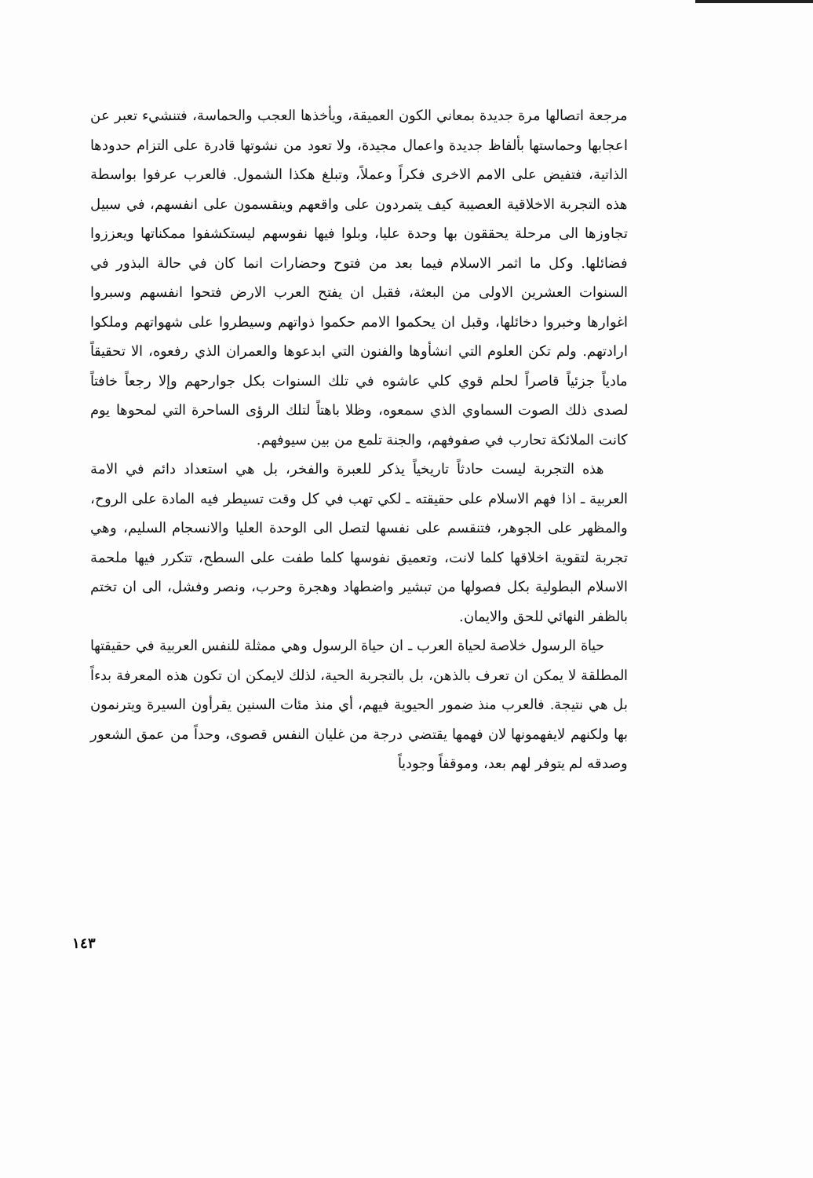مرجعة اتصالها مرة جديدة بمعاني الكون العميقة، ويأخذها العجب والحماسة، فتنشيء تعبر عن اعجابها وحماستها بألفاظ جديدة واعمال مجيدة، ولا تعود من نشوتها قادرة على التزام حدودها الذاتية، فتفيض على الامم الاخرى فكراً وعملاً، وتبلغ هكذا الشمول. فالعرب عرفوا بواسطة هذه التجربة الاخلاقية العصيبة كيف يتمردون على واقعهم وينقسمون على انفسهم، في سبيل تجاوزها الى مرحلة يحققون بها وحدة عليا، وبلوا فيها نفوسهم ليستكشفوا ممكناتها ويعززوا فضائلها. وكل ما اثمر الاسلام فيما بعد من فتوح وحضارات انما كان في حالة البذور في السنوات العشرين الاولى من البعثة، فقبل ان يفتح العرب الارض فتحوا انفسهم وسبروا اغوارها وخبروا دخائلها، وقبل ان يحكموا الامم حكموا ذواتهم وسيطروا على شهواتهم وملكوا ارادتهم. ولم تكن العلوم التي انشأوها والفنون التي ابدعوها والعمران الذي رفعوه، الا تحقيقاً مادياً جزئياً قاصراً لحلم قوي كلي عاشوه في تلك السنوات بكل جوارحهم وإلا رجعاً خافتاً لصدى ذلك الصوت السماوي الذي سمعوه، وظلا باهتاً لتلك الرؤى الساحرة التي لمحوها يوم كانت الملائكة تحارب في صفوفهم، والجنة تلمع من بين سيوفهم.
هذه التجربة ليست حادثاً تاريخياً يذكر للعبرة والفخر، بل هي استعداد دائم في الامة العربية ـ اذا فهم الاسلام على حقيقته ـ لكي تهب في كل وقت تسيطر فيه المادة على الروح، والمظهر على الجوهر، فتنقسم على نفسها لتصل الى الوحدة العليا والانسجام السليم، وهي تجربة لتقوية اخلاقها كلما لانت، وتعميق نفوسها كلما طفت على السطح، تتكرر فيها ملحمة الاسلام البطولية بكل فصولها من تبشير واضطهاد وهجرة وحرب، ونصر وفشل، الى ان تختم بالظفر النهائي للحق والايمان.
حياة الرسول خلاصة لحياة العرب ـ ان حياة الرسول وهي ممثلة للنفس العربية في حقيقتها المطلقة لا يمكن ان تعرف بالذهن، بل بالتجربة الحية، لذلك لايمكن ان تكون هذه المعرفة بدءاً بل هي نتيجة. فالعرب منذ ضمور الحيوية فيهم، أي منذ مئات السنين يقرأون السيرة ويترنمون بها ولكنهم لايفهمونها لان فهمها يقتضي درجة من غليان النفس قصوى، وحداً من عمق الشعور وصدقه لم يتوفر لهم بعد، وموقفاً وجودياً
١٤٣